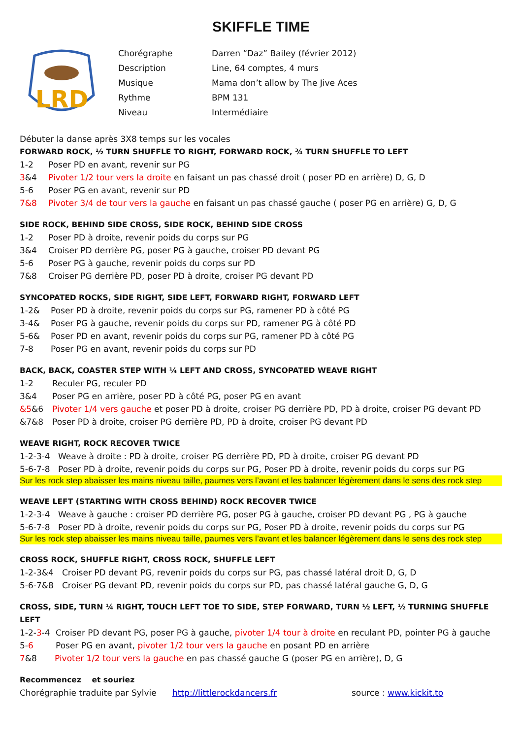SKIFFLE TIME
LRD
Chorégraphe Darren “Daz” Bailey (février 2012)
Description Line, 64 comptes, 4 murs
Musique Mama don’t allow by The Jive Aces
Rythme BPM 131
Niveau Intermédiaire
Débuter la danse après 3X8 temps sur les vocales
FORWARD ROCK, ½ TURN SHUFFLE TO RIGHT, FORWARD ROCK, ¾ TURN SHUFFLE TO LEFT
1-2 Poser PD en avant, revenir sur PG
3&4 Pivoter 1/2 tour vers la droite en faisant un pas chassé droit ( poser PD en arrière) D, G, D
5-6 Poser PG en avant, revenir sur PD
7&8 Pivoter 3/4 de tour vers la gauche en faisant un pas chassé gauche ( poser PG en arrière) G, D, G
SIDE ROCK, BEHIND SIDE CROSS, SIDE ROCK, BEHIND SIDE CROSS
1-2 Poser PD à droite, revenir poids du corps sur PG
3&4 Croiser PD derrière PG, poser PG à gauche, croiser PD devant PG
5-6 Poser PG à gauche, revenir poids du corps sur PD
7&8 Croiser PG derrière PD, poser PD à droite, croiser PG devant PD
SYNCOPATED ROCKS, SIDE RIGHT, SIDE LEFT, FORWARD RIGHT, FORWARD LEFT
1-2& Poser PD à droite, revenir poids du corps sur PG, ramener PD à côté PG
3-4& Poser PG à gauche, revenir poids du corps sur PD, ramener PG à côté PD
5-6& Poser PD en avant, revenir poids du corps sur PG, ramener PD à côté PG
7-8 Poser PG en avant, revenir poids du corps sur PD
BACK, BACK, COASTER STEP WITH ¼ LEFT AND CROSS, SYNCOPATED WEAVE RIGHT
1-2 Reculer PG, reculer PD
3&4 Poser PG en arrière, poser PD à côté PG, poser PG en avant
&5&6 Pivoter 1/4 vers gauche et poser PD à droite, croiser PG derrière PD, PD à droite, croiser PG devant PD
&7&8 Poser PD à droite, croiser PG derrière PD, PD à droite, croiser PG devant PD
WEAVE RIGHT, ROCK RECOVER TWICE
1-2-3-4 Weave à droite : PD à droite, croiser PG derrière PD, PD à droite, croiser PG devant PD
5-6-7-8 Poser PD à droite, revenir poids du corps sur PG, Poser PD à droite, revenir poids du corps sur PG
Sur les rock step abaisser les mains niveau taille, paumes vers l’avant et les balancer légèrement dans le sens des rock step
WEAVE LEFT (STARTING WITH CROSS BEHIND) ROCK RECOVER TWICE
1-2-3-4 Weave à gauche : croiser PD derrière PG, poser PG à gauche, croiser PD devant PG , PG à gauche
5-6-7-8 Poser PD à droite, revenir poids du corps sur PG, Poser PD à droite, revenir poids du corps sur PG
Sur les rock step abaisser les mains niveau taille, paumes vers l’avant et les balancer légèrement dans le sens des rock step
CROSS ROCK, SHUFFLE RIGHT, CROSS ROCK, SHUFFLE LEFT
1-2-3&4 Croiser PD devant PG, revenir poids du corps sur PG, pas chassé latéral droit D, G, D
5-6-7&8 Croiser PG devant PD, revenir poids du corps sur PD, pas chassé latéral gauche G, D, G
CROSS, SIDE, TURN ¼ RIGHT, TOUCH LEFT TOE TO SIDE, STEP FORWARD, TURN ½ LEFT, ½ TURNING SHUFFLE LEFT
1-2-3-4 Croiser PD devant PG, poser PG à gauche, pivoter 1/4 tour à droite en reculant PD, pointer PG à gauche
5-6 Poser PG en avant, pivoter 1/2 tour vers la gauche en posant PD en arrière
7&8 Pivoter 1/2 tour vers la gauche en pas chassé gauche G (poser PG en arrière), D, G
Recommencez et souriez
Chorégraphie traduite par Sylvie http://littlerockdancers.fr source : www.kickit.to